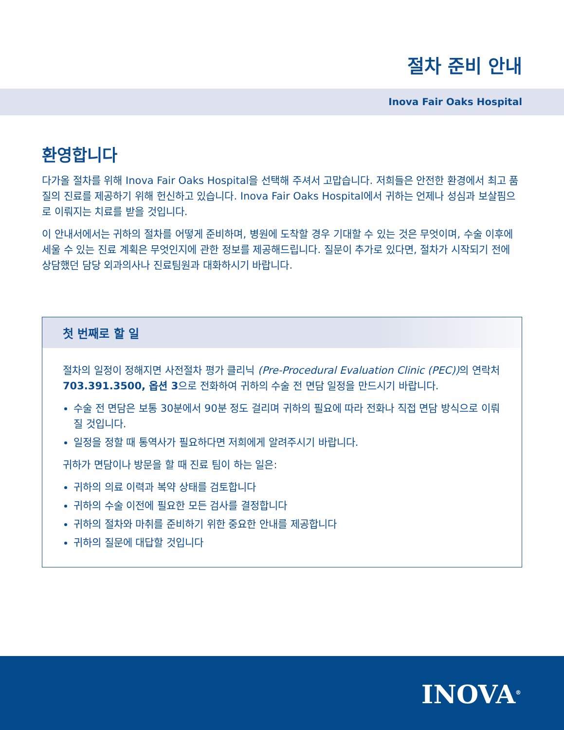절차 준비 안내
Inova Fair Oaks Hospital
환영합니다
다가올 절차를 위해 Inova Fair Oaks Hospital을 선택해 주셔서 고맙습니다. 저희들은 안전한 환경에서 최고 품질의 진료를 제공하기 위해 헌신하고 있습니다. Inova Fair Oaks Hospital에서 귀하는 언제나 성심과 보살핌으로 이뤄지는 치료를 받을 것입니다.
이 안내서에서는 귀하의 절차를 어떻게 준비하며, 병원에 도착할 경우 기대할 수 있는 것은 무엇이며, 수술 이후에 세울 수 있는 진료 계획은 무엇인지에 관한 정보를 제공해드립니다. 질문이 추가로 있다면, 절차가 시작되기 전에 상담했던 담당 외과의사나 진료팀원과 대화하시기 바랍니다.
첫 번째로 할 일
절차의 일정이 정해지면 사전절차 평가 클리닉 (Pre-Procedural Evaluation Clinic (PEC)) 의 연락처 703.391.3500, 옵션 3으로 전화하여 귀하의 수술 전 면담 일정을 만드시기 바랍니다.
수술 전 면담은 보통 30분에서 90분 정도 걸리며 귀하의 필요에 따라 전화나 직접 면담 방식으로 이뤄질 것입니다.
일정을 정할 때 통역사가 필요하다면 저희에게 알려주시기 바랍니다.
귀하가 면담이나 방문을 할 때 진료 팀이 하는 일은:
귀하의 의료 이력과 복약 상태를 검토합니다
귀하의 수술 이전에 필요한 모든 검사를 결정합니다
귀하의 절차와 마취를 준비하기 위한 중요한 안내를 제공합니다
귀하의 질문에 대답할 것입니다
INOVA<sup>®</sup>